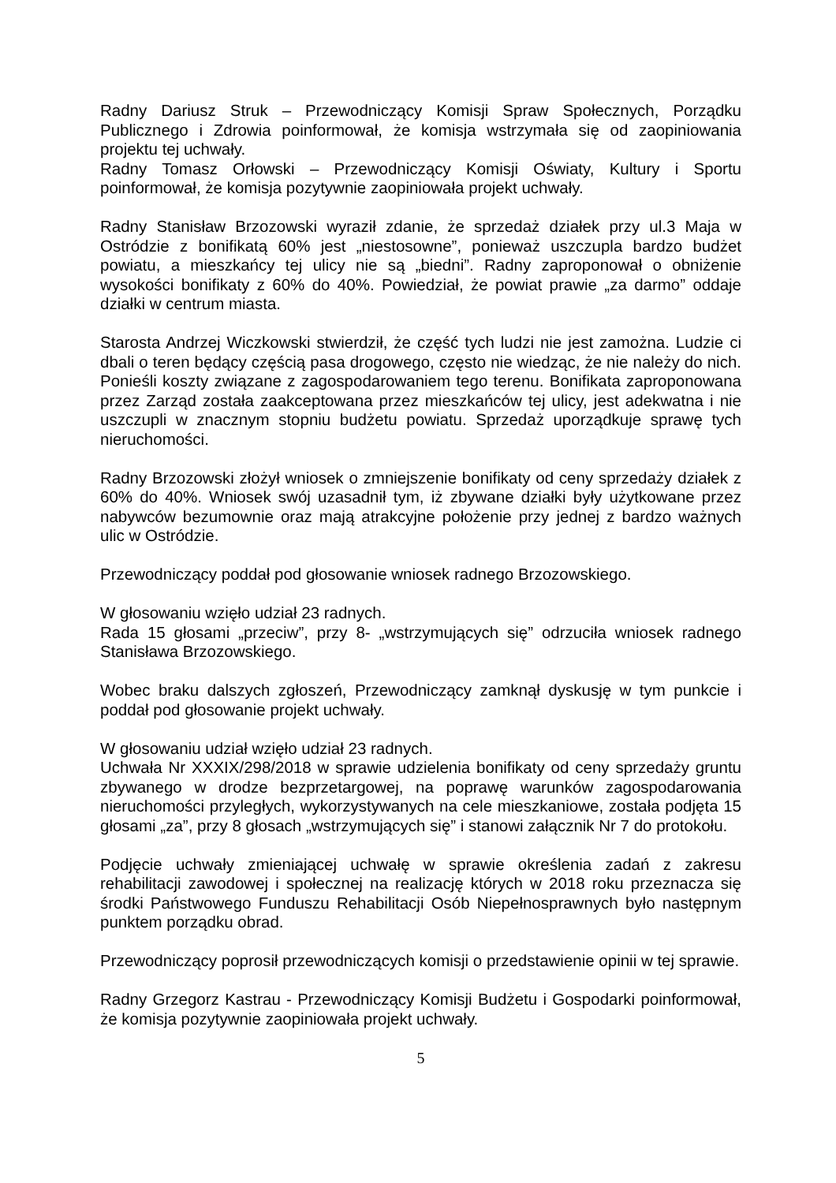Radny Dariusz Struk – Przewodniczący Komisji Spraw Społecznych, Porządku Publicznego i Zdrowia poinformował, że komisja wstrzymała się od zaopiniowania projektu tej uchwały.
Radny Tomasz Orłowski – Przewodniczący Komisji Oświaty, Kultury i Sportu poinformował, że komisja pozytywnie zaopiniowała projekt uchwały.
Radny Stanisław Brzozowski wyraził zdanie, że sprzedaż działek przy ul.3 Maja w Ostródzie z bonifikatą 60% jest „niestosowne”, ponieważ uszczupla bardzo budżet powiatu, a mieszkańcy tej ulicy nie są „biedni”. Radny zaproponował o obniżenie wysokości bonifikaty z 60% do 40%. Powiedział, że powiat prawie „za darmo” oddaje działki w centrum miasta.
Starosta Andrzej Wiczkowski stwierdził, że część tych ludzi nie jest zamożna. Ludzie ci dbali o teren będący częścią pasa drogowego, często nie wiedząc, że nie należy do nich. Ponieśli koszty związane z zagospodarowaniem tego terenu. Bonifikata zaproponowana przez Zarząd została zaakceptowana przez mieszkańców tej ulicy, jest adekwatna i nie uszczupli w znacznym stopniu budżetu powiatu. Sprzedaż uporządkuje sprawę tych nieruchomości.
Radny Brzozowski złożył wniosek o zmniejszenie bonifikaty od ceny sprzedaży działek z 60% do 40%. Wniosek swój uzasadnił tym, iż zbywane działki były użytkowane przez nabywców bezumownie oraz mają atrakcyjne położenie przy jednej z bardzo ważnych ulic w Ostródzie.
Przewodniczący poddał pod głosowanie wniosek radnego Brzozowskiego.
W głosowaniu wzięło udział 23 radnych.
Rada 15 głosami „przeciw”, przy 8- „wstrzymujących się” odrzuciła wniosek radnego Stanisława Brzozowskiego.
Wobec braku dalszych zgłoszeń, Przewodniczący zamknął dyskusję w tym punkcie i poddał pod głosowanie projekt uchwały.
W głosowaniu udział wzięło udział 23 radnych.
Uchwała Nr XXXIX/298/2018 w sprawie udzielenia bonifikaty od ceny sprzedaży gruntu zbywanego w drodze bezprzetargowej, na poprawę warunków zagospodarowania nieruchomości przyległych, wykorzystywanych na cele mieszkaniowe, została podjęta 15 głosami „za”, przy 8 głosach „wstrzymujących się” i stanowi załącznik Nr 7 do protokołu.
Podjęcie uchwały zmieniającej uchwałę w sprawie określenia zadań z zakresu rehabilitacji zawodowej i społecznej na realizację których w 2018 roku przeznacza się środki Państwowego Funduszu Rehabilitacji Osób Niepełnosprawnych było następnym punktem porządku obrad.
Przewodniczący poprosił przewodniczących komisji o przedstawienie opinii w tej sprawie.
Radny Grzegorz Kastrau - Przewodniczący Komisji Budżetu i Gospodarki poinformował, że komisja pozytywnie zaopiniowała projekt uchwały.
5